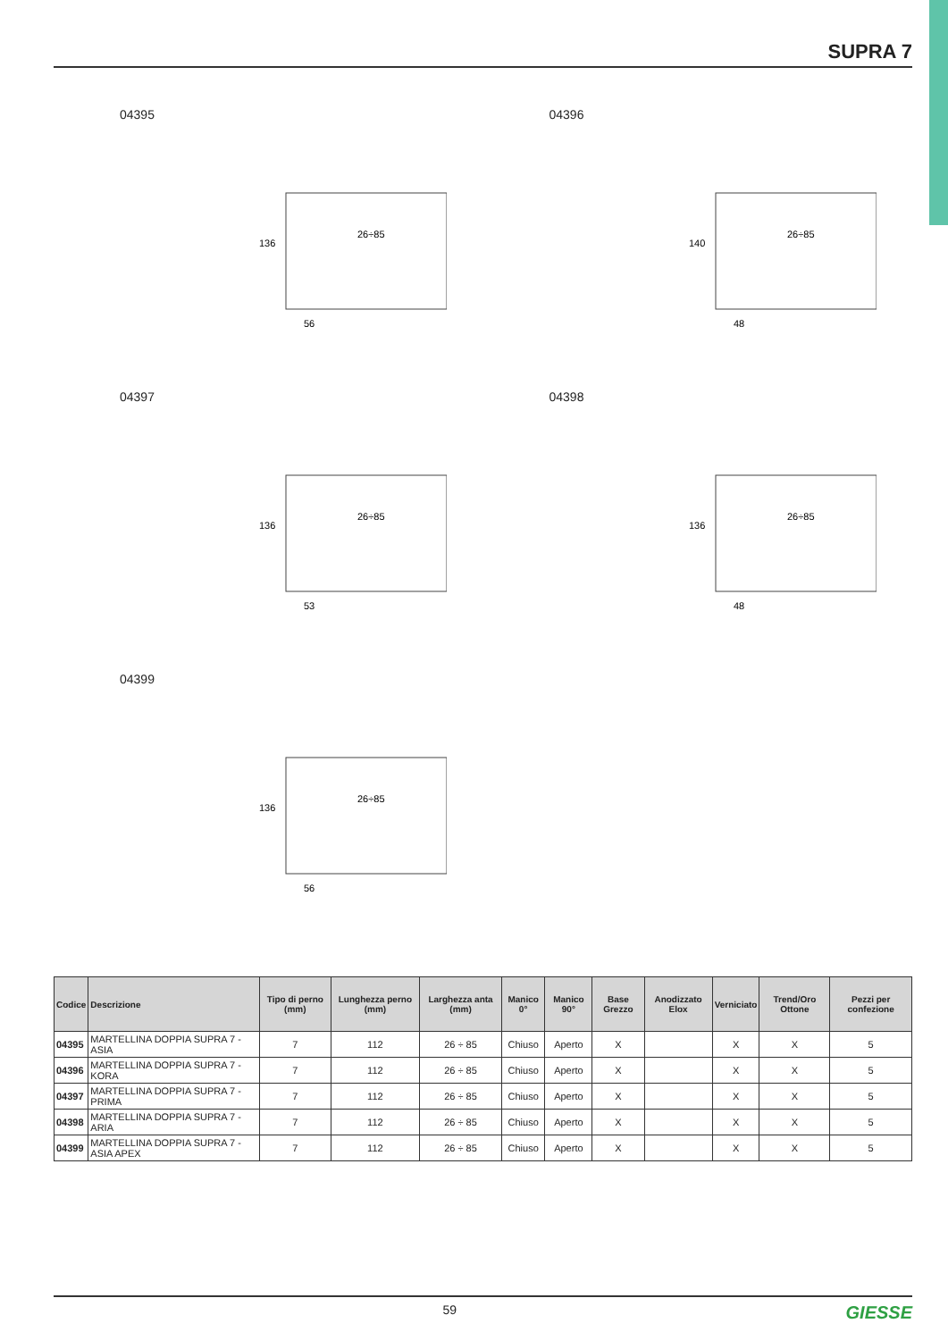SUPRA 7
04395
26÷85
56
136
04396
26÷85
48
140
04397
26÷85
53
136
04398
26÷85
48
136
04399
26÷85
56
136
| Codice | Descrizione | Tipo di perno (mm) | Lunghezza perno (mm) | Larghezza anta (mm) | Manico 0° | Manico 90° | Base Grezzo | Anodizzato Elox | Verniciato | Trend/Oro Ottone | Pezzi per confezione |
| --- | --- | --- | --- | --- | --- | --- | --- | --- | --- | --- | --- |
| 04395 | MARTELLINA DOPPIA SUPRA 7 - ASIA | 7 | 112 | 26 ÷ 85 | Chiuso | Aperto | X | | X | X | 5 |
| 04396 | MARTELLINA DOPPIA SUPRA 7 - KORA | 7 | 112 | 26 ÷ 85 | Chiuso | Aperto | X | | X | X | 5 |
| 04397 | MARTELLINA DOPPIA SUPRA 7 - PRIMA | 7 | 112 | 26 ÷ 85 | Chiuso | Aperto | X | | X | X | 5 |
| 04398 | MARTELLINA DOPPIA SUPRA 7 - ARIA | 7 | 112 | 26 ÷ 85 | Chiuso | Aperto | X | | X | X | 5 |
| 04399 | MARTELLINA DOPPIA SUPRA 7 - ASIA APEX | 7 | 112 | 26 ÷ 85 | Chiuso | Aperto | X | | X | X | 5 |
59 GIESSE